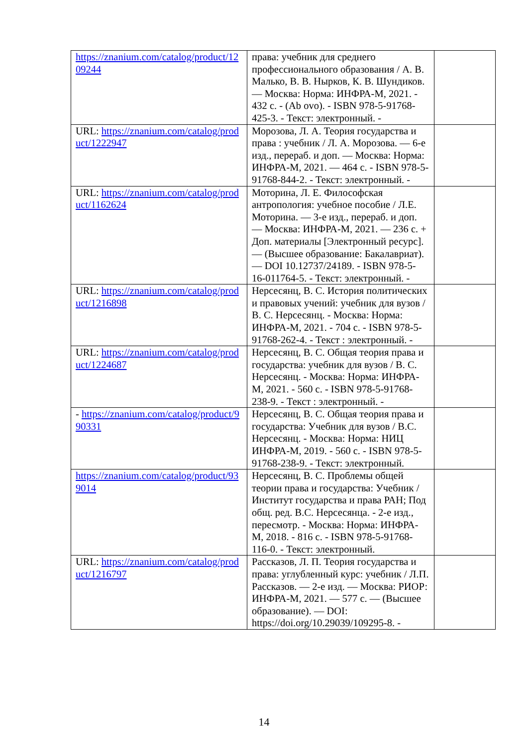| https://znanium.com/catalog/product/1209244 | права: учебник для среднего профессионального образования / А. В. Малько, В. В. Нырков, К. В. Шундиков. — Москва: Норма: ИНФРА-М, 2021. - 432 с. - (Ab ovo). - ISBN 978-5-91768-425-3. - Текст: электронный. - | |
| URL: https://znanium.com/catalog/product/1222947 | Морозова, Л. А. Теория государства и права : учебник / Л. А. Морозова. — 6-е изд., перераб. и доп. — Москва: Норма: ИНФРА-М, 2021. — 464 с. - ISBN 978-5-91768-844-2. - Текст: электронный. - | |
| URL: https://znanium.com/catalog/product/1162624 | Моторина, Л. Е. Философская антропология: учебное пособие / Л.Е. Моторина. — 3-е изд., перераб. и доп. — Москва: ИНФРА-М, 2021. — 236 с. + Доп. материалы [Электронный ресурс]. — (Высшее образование: Бакалавриат). — DOI 10.12737/24189. - ISBN 978-5-16-011764-5. - Текст: электронный. - | |
| URL: https://znanium.com/catalog/product/1216898 | Нерсесянц, В. С. История политических и правовых учений: учебник для вузов / В. С. Нерсесянц. - Москва: Норма: ИНФРА-М, 2021. - 704 с. - ISBN 978-5-91768-262-4. - Текст : электронный. - | |
| URL: https://znanium.com/catalog/product/1224687 | Нерсесянц, В. С. Общая теория права и государства: учебник для вузов / В. С. Нерсесянц. - Москва: Норма: ИНФРА-М, 2021. - 560 с. - ISBN 978-5-91768-238-9. - Текст : электронный. - | |
| - https://znanium.com/catalog/product/990331 | Нерсесянц, В. С. Общая теория права и государства: Учебник для вузов / В.С. Нерсесянц. - Москва: Норма: НИЦ ИНФРА-М, 2019. - 560 с. - ISBN 978-5-91768-238-9. - Текст: электронный. | |
| https://znanium.com/catalog/product/939014 | Нерсесянц, В. С. Проблемы общей теории права и государства: Учебник / Институт государства и права РАН; Под общ. ред. В.С. Нерсесянца. - 2-е изд., пересмотр. - Москва: Норма: ИНФРА-М, 2018. - 816 с. - ISBN 978-5-91768-116-0. - Текст: электронный. | |
| URL: https://znanium.com/catalog/product/1216797 | Рассказов, Л. П. Теория государства и права: углубленный курс: учебник / Л.П. Рассказов. — 2-е изд. — Москва: РИОР: ИНФРА-М, 2021. — 577 с. — (Высшее образование). — DOI: https://doi.org/10.29039/109295-8. - | |
14